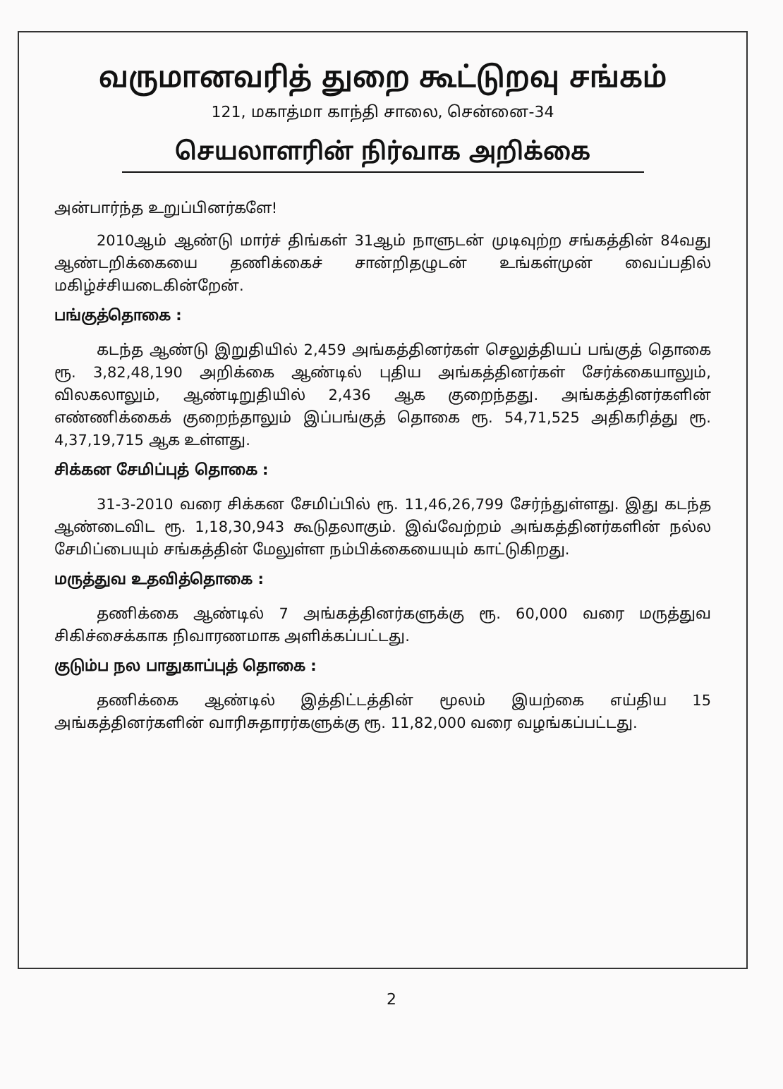வருமானவரித் துறை கூட்டுறவு சங்கம்
121, மகாத்மா காந்தி சாலை, சென்னை-34
செயலாளரின் நிர்வாக அறிக்கை
அன்பார்ந்த உறுப்பினர்களே!
2010ஆம் ஆண்டு மார்ச் திங்கள் 31ஆம் நாளுடன் முடிவுற்ற சங்கத்தின் 84வது ஆண்டறிக்கையை தணிக்கைச் சான்றிதழுடன் உங்கள்முன் வைப்பதில் மகிழ்ச்சியடைகின்றேன்.
பங்குத்தொகை :
கடந்த ஆண்டு இறுதியில் 2,459 அங்கத்தினர்கள் செலுத்தியப் பங்குத் தொகை ரூ. 3,82,48,190 அறிக்கை ஆண்டில் புதிய அங்கத்தினர்கள் சேர்க்கையாலும், விலகலாலும், ஆண்டிறுதியில் 2,436 ஆக குறைந்தது. அங்கத்தினர்களின் எண்ணிக்கைக் குறைந்தாலும் இப்பங்குத் தொகை ரூ. 54,71,525 அதிகரித்து ரூ. 4,37,19,715 ஆக உள்ளது.
சிக்கன சேமிப்புத் தொகை :
31-3-2010 வரை சிக்கன சேமிப்பில் ரூ. 11,46,26,799 சேர்ந்துள்ளது. இது கடந்த ஆண்டைவிட ரூ. 1,18,30,943 கூடுதலாகும். இவ்வேற்றம் அங்கத்தினர்களின் நல்ல சேமிப்பையும் சங்கத்தின் மேலுள்ள நம்பிக்கையையும் காட்டுகிறது.
மருத்துவ உதவித்தொகை :
தணிக்கை ஆண்டில் 7 அங்கத்தினர்களுக்கு ரூ. 60,000 வரை மருத்துவ சிகிச்சைக்காக நிவாரணமாக அளிக்கப்பட்டது.
குடும்ப நல பாதுகாப்புத் தொகை :
தணிக்கை ஆண்டில் இத்திட்டத்தின் மூலம் இயற்கை எய்திய 15 அங்கத்தினர்களின் வாரிசுதாரர்களுக்கு ரூ. 11,82,000 வரை வழங்கப்பட்டது.
2